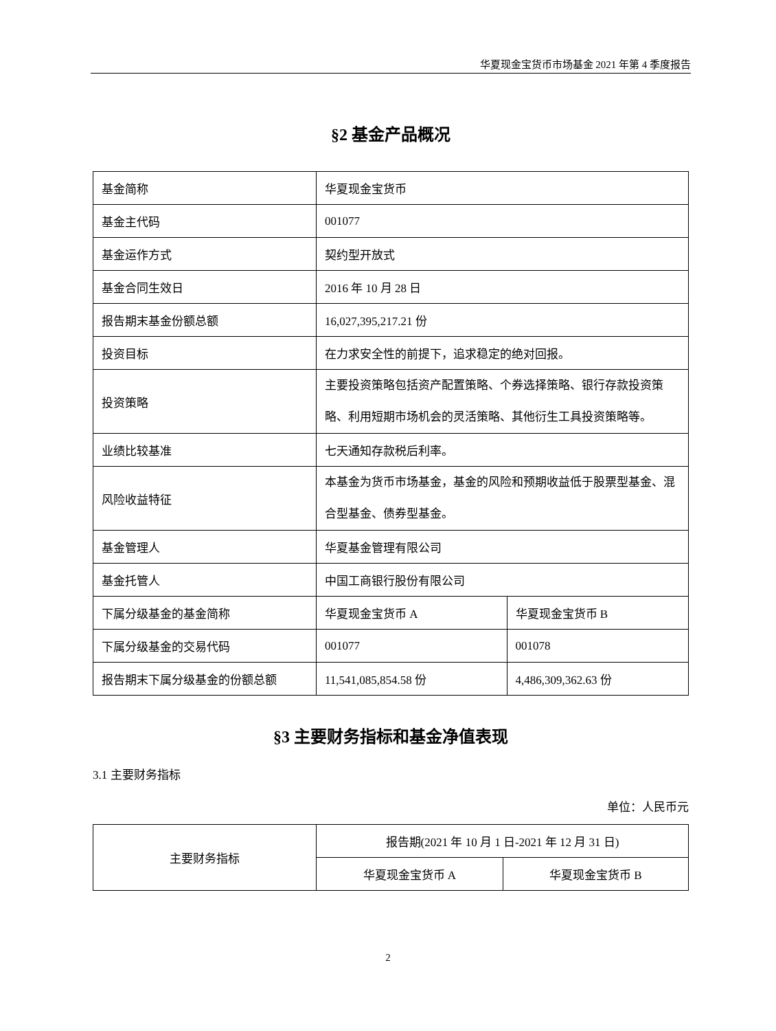华夏现金宝货币市场基金 2021 年第 4 季度报告
§2 基金产品概况
| 基金简称 | 华夏现金宝货币 | |
| 基金主代码 | 001077 | |
| 基金运作方式 | 契约型开放式 | |
| 基金合同生效日 | 2016 年 10 月 28 日 | |
| 报告期末基金份额总额 | 16,027,395,217.21 份 | |
| 投资目标 | 在力求安全性的前提下，追求稳定的绝对回报。 | |
| 投资策略 | 主要投资策略包括资产配置策略、个券选择策略、银行存款投资策略、利用短期市场机会的灵活策略、其他衍生工具投资策略等。 | |
| 业绩比较基准 | 七天通知存款税后利率。 | |
| 风险收益特征 | 本基金为货币市场基金，基金的风险和预期收益低于股票型基金、混合型基金、债券型基金。 | |
| 基金管理人 | 华夏基金管理有限公司 | |
| 基金托管人 | 中国工商银行股份有限公司 | |
| 下属分级基金的基金简称 | 华夏现金宝货币 A | 华夏现金宝货币 B |
| 下属分级基金的交易代码 | 001077 | 001078 |
| 报告期末下属分级基金的份额总额 | 11,541,085,854.58 份 | 4,486,309,362.63 份 |
§3 主要财务指标和基金净值表现
3.1 主要财务指标
单位：人民币元
| 主要财务指标 | 报告期(2021 年 10 月 1 日-2021 年 12 月 31 日) | |
| | 华夏现金宝货币 A | 华夏现金宝货币 B |
2